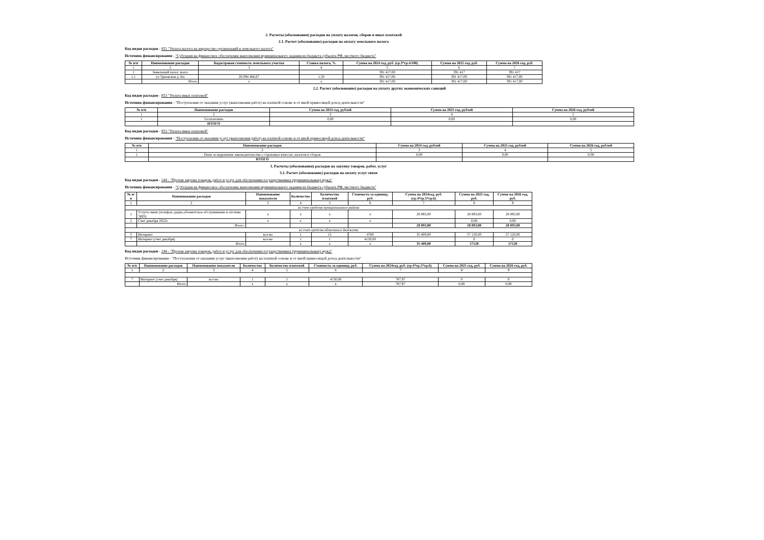2. Расчеты (обоснования) расходов на уплату налогов, сборов и иных платежей
2.1. Расчет (обоснование) расходов на оплату земельного налога
Код видов расходов - 851 "Уплата налога на имущество организаций и земельного налога"
Источник финансирования - "Субсидия на финансовое обеспечение выполнения муниципального задания из бюджета субъекта РФ, местного бюджета"
| № п/п | Наименование расходов | Кадастровая стоимость земельного участка | Ставка налога, % | Сумма на 2024 год, руб. (гр.3*гр.4/100) | Сумма на 2025 год, руб. | Сумма на 2026 год, руб. |
| --- | --- | --- | --- | --- | --- | --- |
| 1 | 2 | 3 | 4 | 5 | 6 | 7 |
| 1 | Земельный налог, всего | | | 391 417,00 | 391 417 | 391 417 |
| 1.1 | ул Трновская д 16а | 26 094 466,67 | 1,50 | 391 417,00 | 391 417,00 | 391 417,00 |
| | Итого | x | x | 391 417,00 | 391 417,00 | 391 417,00 |
2.2. Расчет (обоснование) расходов на уплату других экономических санкций
Код видов расходов - 853 "Уплата иных платежей"
Источник финансирования - "Поступления от оказания услуг (выполнения работ) на платной основе и от иной приносящей доход деятельности"
| № п/п | Наименование расходов | Сумма на 2024 год, рублей | Сумма на 2025 год, рублей | Сумма на 2026 год, рублей |
| --- | --- | --- | --- | --- |
| 1 | 2 | 3 | 4 | 5 |
| 1 | Госпошлина | 0,00 | 0,00 | 0,00 |
| | ИТОГО | | | |
Код видов расходов - 853 "Уплата иных платежей"
Источник финансирования - "Поступления от оказания услуг (выполнения работ) на платной основе и от иной приносящей доход деятельности"
| № п/п | Наименование расходов | Сумма на 2024 год, рублей | Сумма на 2025 год, рублей | Сумма на 2026 год, рублей |
| --- | --- | --- | --- | --- |
| 1 | 2 | 3 | 4 | 5 |
| 1 | Пени за нарушение законодательства о страховых взносах, налогов и сборов | 0,00 | 0,00 | 0,00 |
| | ИТОГО | | | |
3. Расчеты (обоснования) расходов на закупку товаров, работ, услуг
3.1. Расчет (обоснование) расходов на оплату услуг связи
Код видов расходов - 244 - "Прочая закупка товаров, работ и услуг для обеспечения государственных (муниципальных) нужд"
Источник финансирования - "Субсидия на финансовое обеспечение выполнения муниципального задания из бюджета субъекта РФ, местного бюджета"
| № п/п | Наименование расходов | Наименование показателя | Количество | Количество платежей | Стоимость за единицу, руб. | Сумма на 2024год, руб. (гр.4*гр.5*гр.6) | Сумма на 2025 год, руб. | Сумма на 2026 год, руб. |
| --- | --- | --- | --- | --- | --- | --- | --- | --- |
| 1 | 2 | 3 | 4 | 5 | 6 | 7 | 8 | 9 |
| за счет средств муниципального района | | | | | | | | |
| 1 | Услуги связи (телефон, радио,абонентское обслуживание в системе ЭДО) | x | x | x | x | 28 893,00 | 28 893,00 | 28 893,00 |
| 2 | Счет декабря 2022г. | x | x | x | x | | 0,00 | 0,00 |
| | Итого: | | | | | 28 893,00 | 28 893,00 | 28 893,00 |
| за счет средств областного бюджета | | | | | | | | |
| 3 | Интернет | кол-во | 1 | 12 | 4760 | 35 409,00 | 57 120,00 | 57 120,00 |
| 7 | Интернет (счет декабря) | кол-во | 1 | 1 | 4130,00 | | 0 | 0 |
| | Итого | | x | x | x | 35 409,00 | 57120 | 57120 |
Код видов расходов - 244 - "Прочая закупка товаров, работ и услуг для обеспечения государственных (муниципальных) нужд"
Источник финансирования - "Поступления от оказания услуг (выполнения работ) на платной основе и от иной приносящей доход деятельности"
| № п/п | Наименование расходов | Наименование показателя | Количество | Количество платежей | Стоимость за единицу, руб. | Сумма на 2024год, руб. (гр.4*гр.5*гр.6) | Сумма на 2025 год, руб. | Сумма на 2026 год, руб. |
| --- | --- | --- | --- | --- | --- | --- | --- | --- |
| 1 | 2 | 3 | 4 | 5 | 6 | 7 | 8 | 9 |
| 7 | Интернет (счет декабря) | кол-во | 1 | 1 | 4130,00 | 787,97 | 0 | 0 |
| | Итого | | x | x | x | 787,97 | 0,00 | 0,00 |